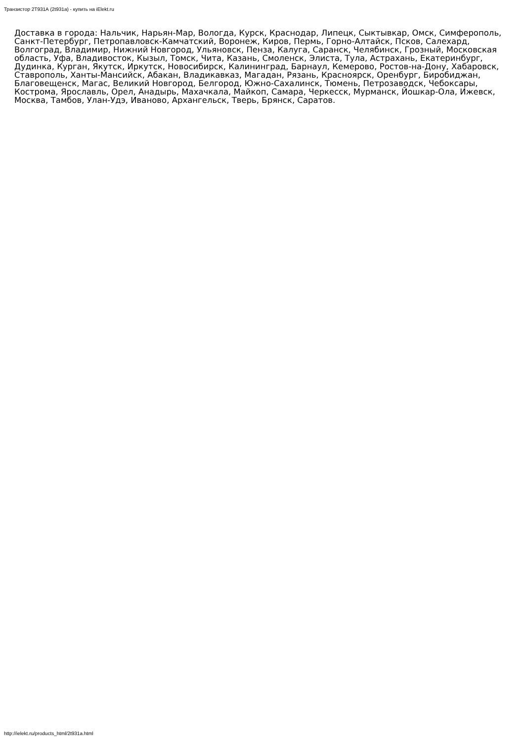Транзистор 2Т931А (2t931a) - купить на iElekt.ru
Доставка в города: Нальчик, Нарьян-Мар, Вологда, Курск, Краснодар, Липецк, Сыктывкар, Омск, Симферополь, Санкт-Петербург, Петропавловск-Камчатский, Воронеж, Киров, Пермь, Горно-Алтайск, Псков, Салехард, Волгоград, Владимир, Нижний Новгород, Ульяновск, Пенза, Калуга, Саранск, Челябинск, Грозный, Московская область, Уфа, Владивосток, Кызыл, Томск, Чита, Казань, Смоленск, Элиста, Тула, Астрахань, Екатеринбург, Дудинка, Курган, Якутск, Иркутск, Новосибирск, Калининград, Барнаул, Кемерово, Ростов-на-Дону, Хабаровск, Ставрополь, Ханты-Мансийск, Абакан, Владикавказ, Магадан, Рязань, Красноярск, Оренбург, Биробиджан, Благовещенск, Магас, Великий Новгород, Белгород, Южно-Сахалинск, Тюмень, Петрозаводск, Чебоксары, Кострома, Ярославль, Орел, Анадырь, Махачкала, Майкоп, Самара, Черкесск, Мурманск, Йошкар-Ола, Ижевск, Москва, Тамбов, Улан-Удэ, Иваново, Архангельск, Тверь, Брянск, Саратов.
http://ielekt.ru/products_html/2t931a.html